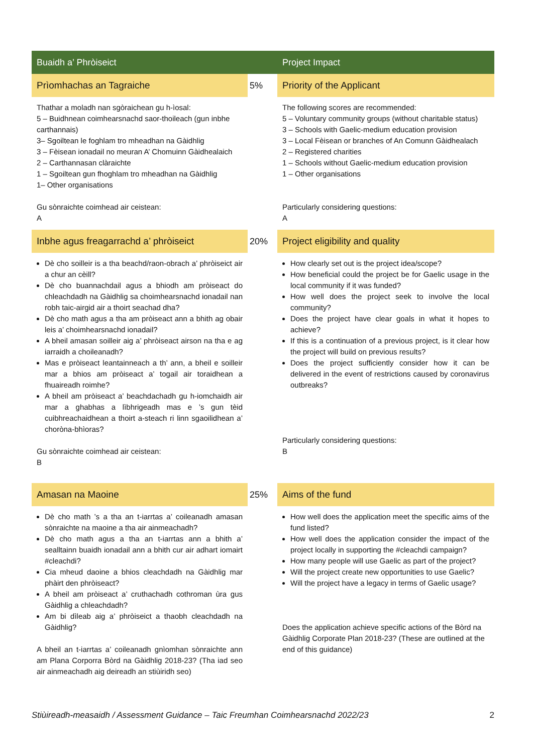| Buaidh a’ Phròiseict | | Project Impact |
| --- | --- | --- |
| Prìomhachas an Tagraiche | 5% | Priority of the Applicant |
| Thathar a moladh nan sgòraichean gu h-ìosal: 5 – Buidhnean coimhearsnachd saor-thoileach (gun inbhe carthannais) 3– Sgoiltean le foghlam tro mheadhan na Gàidhlig 3 – Fèisean ionadail no meuran A’ Chomuinn Gàidhealaich 2 – Carthannasan clàraichte 1 – Sgoiltean gun fhoghlam tro mheadhan na Gàidhlig 1– Other organisations Gu sònraichte coimhead air ceistean: A | | The following scores are recommended: 5 – Voluntary community groups (without charitable status) 3 – Schools with Gaelic-medium education provision 3 – Local Fèisean or branches of An Comunn Gàidhealach 2 – Registered charities 1 – Schools without Gaelic-medium education provision 1 – Other organisations Particularly considering questions: A |
| Inbhe agus freagarrachd a’ phròiseict | 20% | Project eligibility and quality |
| Dè cho soilleir is a tha beachd/raon-obrach a’ phròiseict air a chur an cèill? Dè cho buannachdail agus a bhiodh am pròiseact do chleachdadh na Gàidhlig sa choimhearsnachd ionadail nan robh taic-airgid air a thoirt seachad dha? Dè cho math agus a tha am pròiseact ann a bhith ag obair leis a’ choimhearsnachd ionadail? A bheil amasan soilleir aig a’ phròiseact airson na tha e ag iarraidh a choileanadh? Mas e pròiseact leantainneach a th’ ann, a bheil e soilleir mar a bhios am pròiseact a’ togail air toraidhean a fhuaireadh roimhe? A bheil am pròiseact a’ beachdachadh gu h-iomchaidh air mar a ghabhas a lìbhrigeadh mas e ’s gun tèid cuibhreachaidhean a thoirt a-steach ri linn sgaoilidhean a’ choròna-bhìoras? Gu sònraichte coimhead air ceistean: B | | How clearly set out is the project idea/scope? How beneficial could the project be for Gaelic usage in the local community if it was funded? How well does the project seek to involve the local community? Does the project have clear goals in what it hopes to achieve? If this is a continuation of a previous project, is it clear how the project will build on previous results? Does the project sufficiently consider how it can be delivered in the event of restrictions caused by coronavirus outbreaks? Particularly considering questions: B |
| Amasan na Maoine | 25% | Aims of the fund |
| Dè cho math ’s a tha an t-iarrtas a’ coileanadh amasan sònraichte na maoine a tha air ainmeachadh? Dè cho math agus a tha an t-iarrtas ann a bhith a’ sealltainn buaidh ionadail ann a bhith cur air adhart iomairt #cleachdi? Cia mheud daoine a bhios cleachdadh na Gàidhlig mar phàirt den phròiseact? A bheil am pròiseact a’ cruthachadh cothroman ùra gus Gàidhlig a chleachdadh? Am bi dìleab aig a’ phròiseict a thaobh cleachdadh na Gàidhlig? A bheil an t-iarrtas a’ coileanadh gnìomhan sònraichte ann am Plana Corporra Bòrd na Gàidhlig 2018-23? (Tha iad seo air ainmeachadh aig deireadh an stiùiridh seo) | | How well does the application meet the specific aims of the fund listed? How well does the application consider the impact of the project locally in supporting the #cleachdi campaign? How many people will use Gaelic as part of the project? Will the project create new opportunities to use Gaelic? Will the project have a legacy in terms of Gaelic usage? Does the application achieve specific actions of the Bòrd na Gàidhlig Corporate Plan 2018-23? (These are outlined at the end of this guidance) |
Stiùireadh-measaidh / Assessment Guidance – Taic Freumhan Coimhearsnachd 2022/23 2